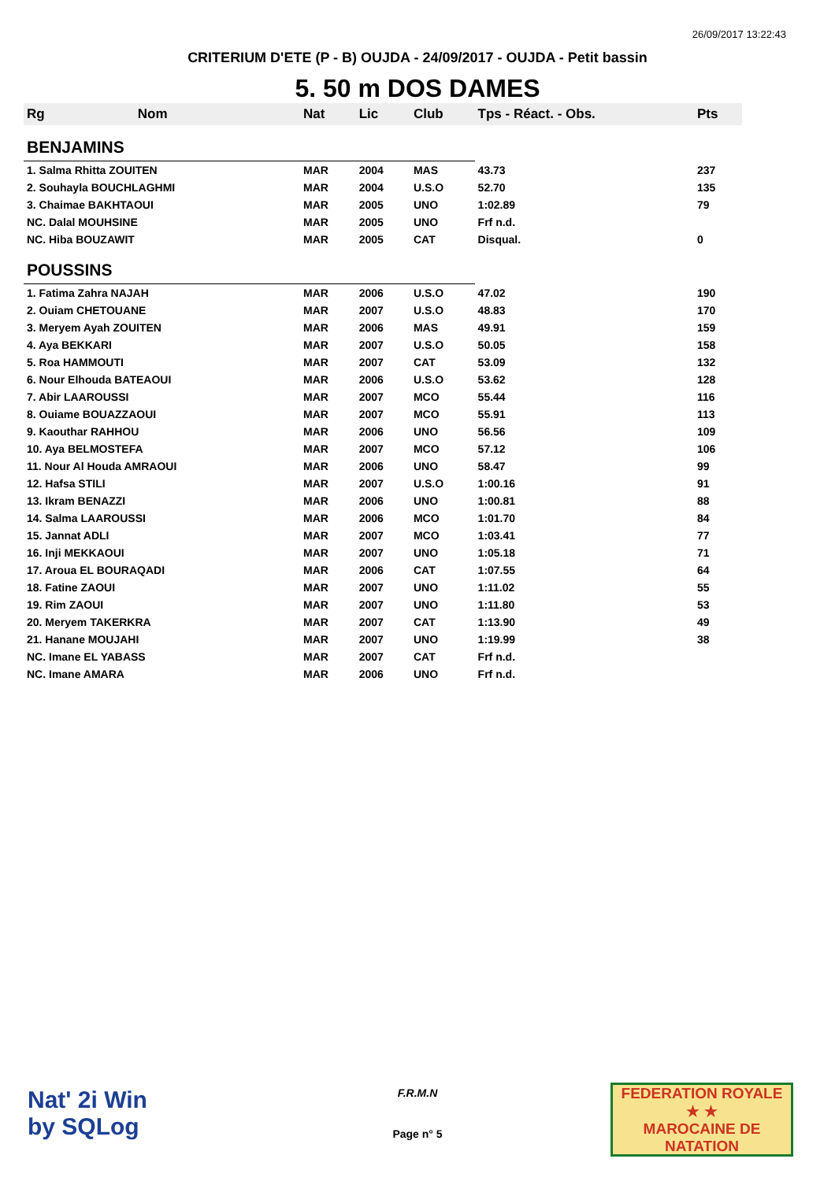26/09/2017 13:22:43
CRITERIUM D'ETE (P - B) OUJDA - 24/09/2017 - OUJDA - Petit bassin
5. 50 m DOS DAMES
| Rg | Nom | Nat | Lic | Club | Tps - Réact. - Obs. | Pts |
| --- | --- | --- | --- | --- | --- | --- |
| BENJAMINS | | | | | | |
| 1. Salma Rhitta ZOUITEN | | MAR | 2004 | MAS | 43.73 | 237 |
| 2. Souhayla BOUCHLAGHMI | | MAR | 2004 | U.S.O | 52.70 | 135 |
| 3. Chaimae BAKHTAOUI | | MAR | 2005 | UNO | 1:02.89 | 79 |
| NC. Dalal MOUHSINE | | MAR | 2005 | UNO | Frf n.d. | |
| NC. Hiba BOUZAWIT | | MAR | 2005 | CAT | Disqual. | 0 |
| POUSSINS | | | | | | |
| 1. Fatima Zahra NAJAH | | MAR | 2006 | U.S.O | 47.02 | 190 |
| 2. Ouiam CHETOUANE | | MAR | 2007 | U.S.O | 48.83 | 170 |
| 3. Meryem Ayah ZOUITEN | | MAR | 2006 | MAS | 49.91 | 159 |
| 4. Aya BEKKARI | | MAR | 2007 | U.S.O | 50.05 | 158 |
| 5. Roa HAMMOUTI | | MAR | 2007 | CAT | 53.09 | 132 |
| 6. Nour Elhouda BATEAOUI | | MAR | 2006 | U.S.O | 53.62 | 128 |
| 7. Abir LAAROUSSI | | MAR | 2007 | MCO | 55.44 | 116 |
| 8. Ouiame BOUAZZAOUI | | MAR | 2007 | MCO | 55.91 | 113 |
| 9. Kaouthar RAHHOU | | MAR | 2006 | UNO | 56.56 | 109 |
| 10. Aya BELMOSTEFA | | MAR | 2007 | MCO | 57.12 | 106 |
| 11. Nour Al Houda AMRAOUI | | MAR | 2006 | UNO | 58.47 | 99 |
| 12. Hafsa STILI | | MAR | 2007 | U.S.O | 1:00.16 | 91 |
| 13. Ikram BENAZZI | | MAR | 2006 | UNO | 1:00.81 | 88 |
| 14. Salma LAAROUSSI | | MAR | 2006 | MCO | 1:01.70 | 84 |
| 15. Jannat ADLI | | MAR | 2007 | MCO | 1:03.41 | 77 |
| 16. Inji MEKKAOUI | | MAR | 2007 | UNO | 1:05.18 | 71 |
| 17. Aroua EL BOURAQADI | | MAR | 2006 | CAT | 1:07.55 | 64 |
| 18. Fatine ZAOUI | | MAR | 2007 | UNO | 1:11.02 | 55 |
| 19. Rim ZAOUI | | MAR | 2007 | UNO | 1:11.80 | 53 |
| 20. Meryem TAKERKRA | | MAR | 2007 | CAT | 1:13.90 | 49 |
| 21. Hanane MOUJAHI | | MAR | 2007 | UNO | 1:19.99 | 38 |
| NC. Imane EL YABASS | | MAR | 2007 | CAT | Frf n.d. | |
| NC. Imane AMARA | | MAR | 2006 | UNO | Frf n.d. | |
Nat' 2i Win
by SQLog
F.R.M.N
Page n° 5
FEDERATION ROYALE
★ ★
MAROCAINE DE NATATION